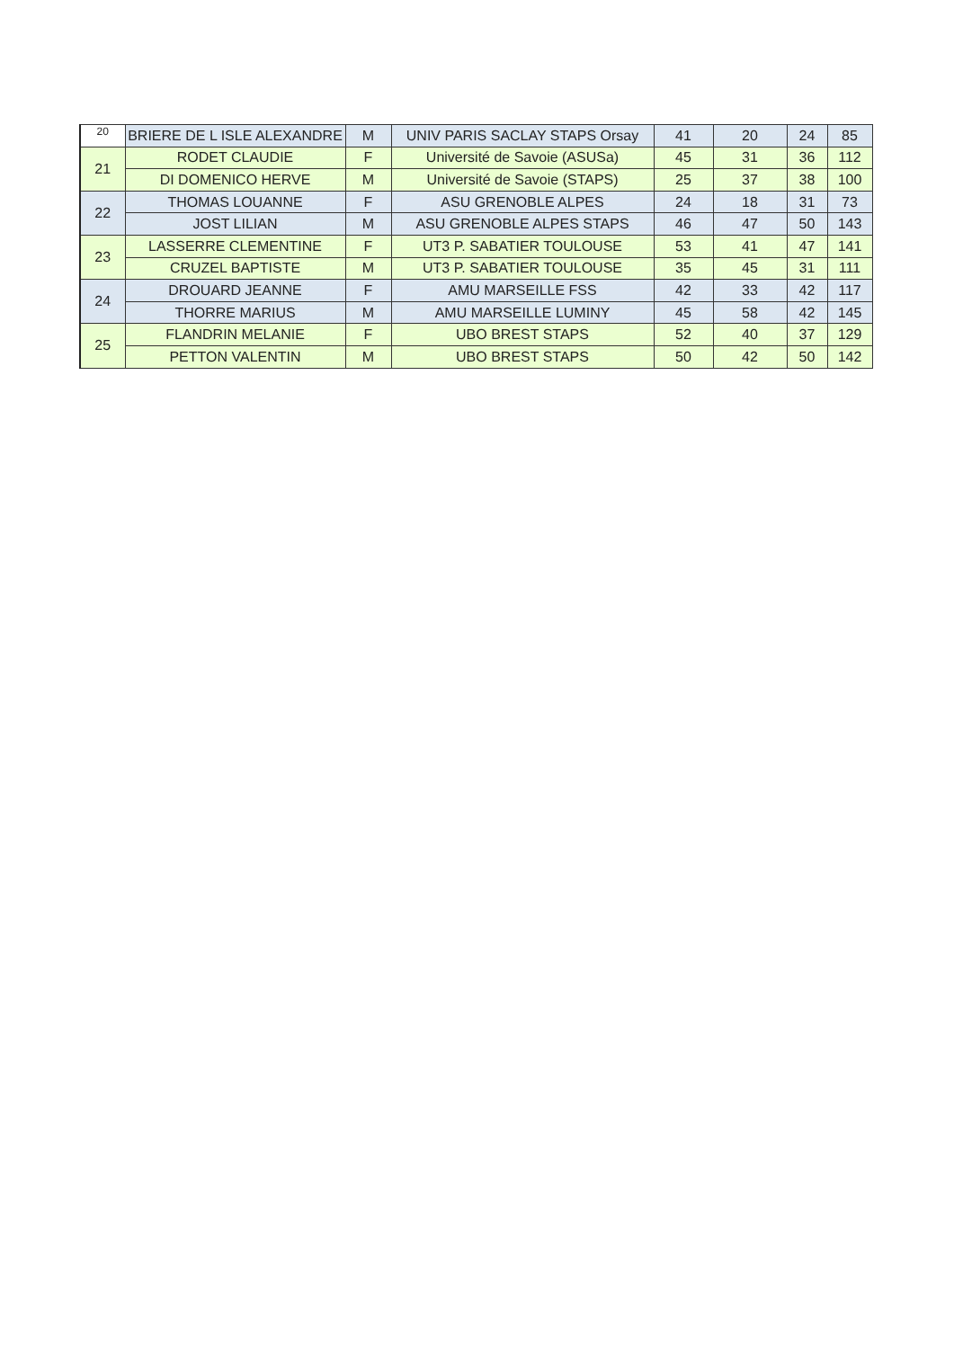| 20 | BRIERE DE L ISLE ALEXANDRE | M | UNIV PARIS SACLAY STAPS Orsay | 41 | 20 | 24 | 85 |
| 21 | RODET CLAUDIE | F | Université de Savoie (ASUSa) | 45 | 31 | 36 | 112 |
| | DI DOMENICO HERVE | M | Université de Savoie (STAPS) | 25 | 37 | 38 | 100 |
| 22 | THOMAS LOUANNE | F | ASU GRENOBLE ALPES | 24 | 18 | 31 | 73 |
| | JOST LILIAN | M | ASU GRENOBLE ALPES STAPS | 46 | 47 | 50 | 143 |
| 23 | LASSERRE CLEMENTINE | F | UT3 P. SABATIER TOULOUSE | 53 | 41 | 47 | 141 |
| | CRUZEL BAPTISTE | M | UT3 P. SABATIER TOULOUSE | 35 | 45 | 31 | 111 |
| 24 | DROUARD JEANNE | F | AMU MARSEILLE FSS | 42 | 33 | 42 | 117 |
| | THORRE MARIUS | M | AMU MARSEILLE LUMINY | 45 | 58 | 42 | 145 |
| 25 | FLANDRIN MELANIE | F | UBO BREST STAPS | 52 | 40 | 37 | 129 |
| | PETTON VALENTIN | M | UBO BREST STAPS | 50 | 42 | 50 | 142 |